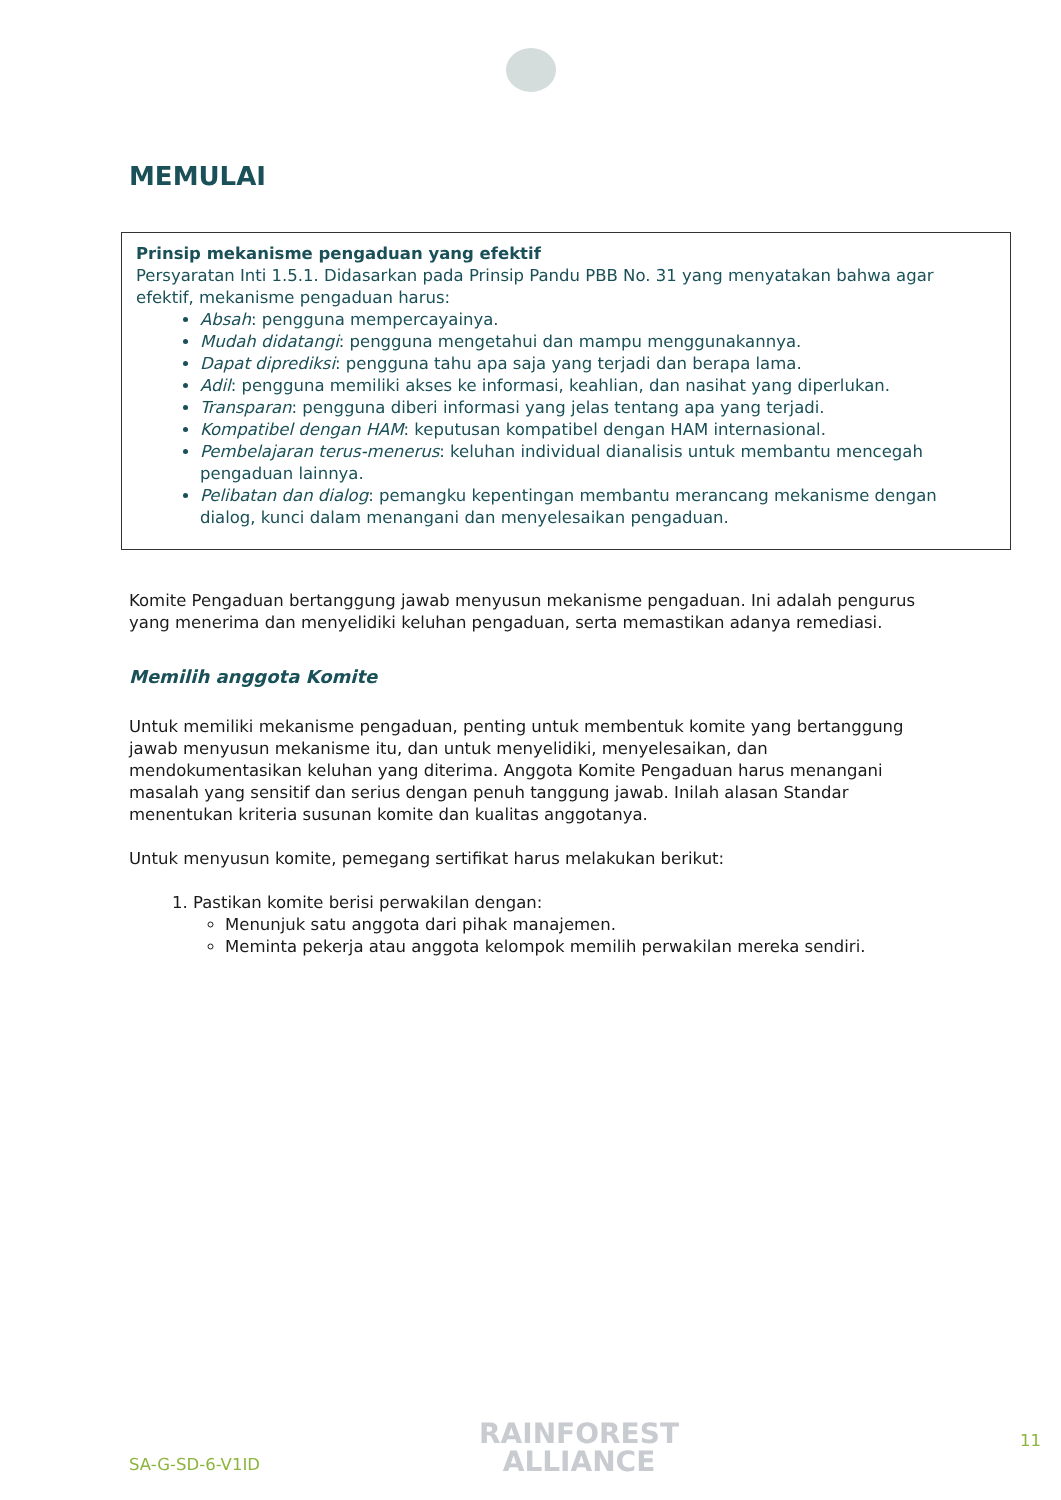MEMULAI
Prinsip mekanisme pengaduan yang efektif
Persyaratan Inti 1.5.1. Didasarkan pada Prinsip Pandu PBB No. 31 yang menyatakan bahwa agar efektif, mekanisme pengaduan harus:
Absah: pengguna mempercayainya.
Mudah didatangi: pengguna mengetahui dan mampu menggunakannya.
Dapat diprediksi: pengguna tahu apa saja yang terjadi dan berapa lama.
Adil: pengguna memiliki akses ke informasi, keahlian, dan nasihat yang diperlukan.
Transparan: pengguna diberi informasi yang jelas tentang apa yang terjadi.
Kompatibel dengan HAM: keputusan kompatibel dengan HAM internasional.
Pembelajaran terus-menerus: keluhan individual dianalisis untuk membantu mencegah pengaduan lainnya.
Pelibatan dan dialog: pemangku kepentingan membantu merancang mekanisme dengan dialog, kunci dalam menangani dan menyelesaikan pengaduan.
Komite Pengaduan bertanggung jawab menyusun mekanisme pengaduan. Ini adalah pengurus yang menerima dan menyelidiki keluhan pengaduan, serta memastikan adanya remediasi.
Memilih anggota Komite
Untuk memiliki mekanisme pengaduan, penting untuk membentuk komite yang bertanggung jawab menyusun mekanisme itu, dan untuk menyelidiki, menyelesaikan, dan mendokumentasikan keluhan yang diterima. Anggota Komite Pengaduan harus menangani masalah yang sensitif dan serius dengan penuh tanggung jawab. Inilah alasan Standar menentukan kriteria susunan komite dan kualitas anggotanya.
Untuk menyusun komite, pemegang sertifikat harus melakukan berikut:
1. Pastikan komite berisi perwakilan dengan:
Menunjuk satu anggota dari pihak manajemen.
Meminta pekerja atau anggota kelompok memilih perwakilan mereka sendiri.
SA-G-SD-6-V1ID
RAINFOREST
ALLIANCE
11